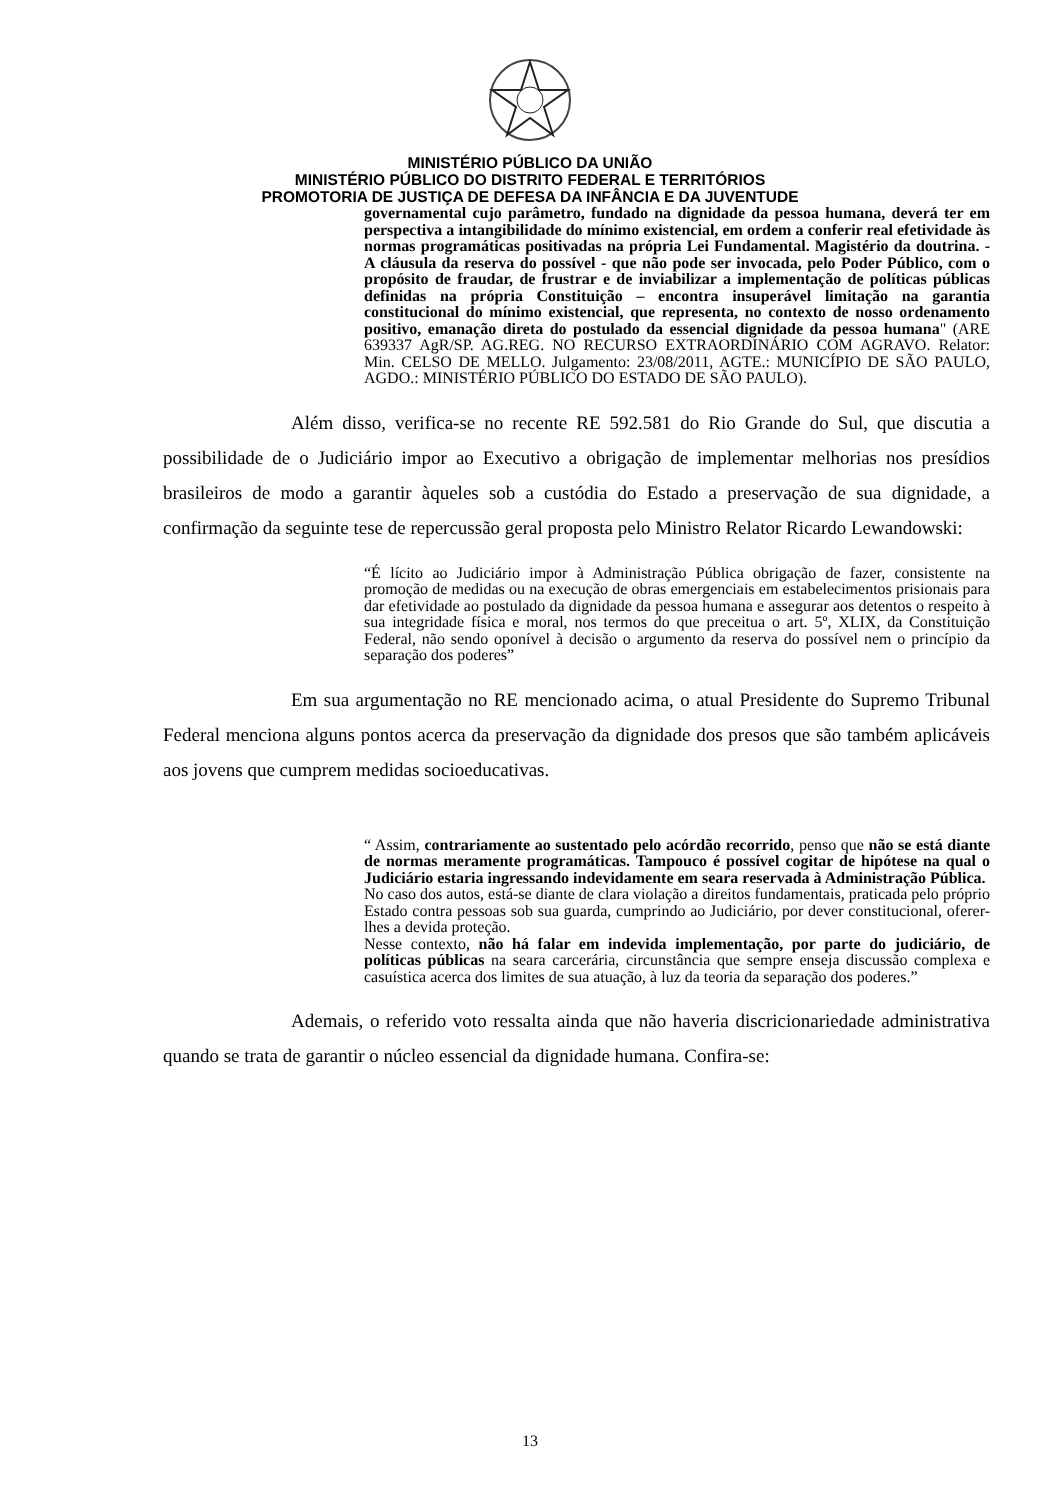MINISTÉRIO PÚBLICO DA UNIÃO
MINISTÉRIO PÚBLICO DO DISTRITO FEDERAL E TERRITÓRIOS
PROMOTORIA DE JUSTIÇA DE DEFESA DA INFÂNCIA E DA JUVENTUDE
governamental cujo parâmetro, fundado na dignidade da pessoa humana, deverá ter em perspectiva a intangibilidade do mínimo existencial, em ordem a conferir real efetividade às normas programáticas positivadas na própria Lei Fundamental. Magistério da doutrina. - A cláusula da reserva do possível - que não pode ser invocada, pelo Poder Público, com o propósito de fraudar, de frustrar e de inviabilizar a implementação de políticas públicas definidas na própria Constituição – encontra insuperável limitação na garantia constitucional do mínimo existencial, que representa, no contexto de nosso ordenamento positivo, emanação direta do postulado da essencial dignidade da pessoa humana" (ARE 639337 AgR/SP. AG.REG. NO RECURSO EXTRAORDINÁRIO COM AGRAVO. Relator: Min. CELSO DE MELLO. Julgamento: 23/08/2011, AGTE.: MUNICÍPIO DE SÃO PAULO, AGDO.: MINISTÉRIO PÚBLICO DO ESTADO DE SÃO PAULO).
Além disso, verifica-se no recente RE 592.581 do Rio Grande do Sul, que discutia a possibilidade de o Judiciário impor ao Executivo a obrigação de implementar melhorias nos presídios brasileiros de modo a garantir àqueles sob a custódia do Estado a preservação de sua dignidade, a confirmação da seguinte tese de repercussão geral proposta pelo Ministro Relator Ricardo Lewandowski:
“É lícito ao Judiciário impor à Administração Pública obrigação de fazer, consistente na promoção de medidas ou na execução de obras emergenciais em estabelecimentos prisionais para dar efetividade ao postulado da dignidade da pessoa humana e assegurar aos detentos o respeito à sua integridade física e moral, nos termos do que preceitua o art. 5º, XLIX, da Constituição Federal, não sendo oponível à decisão o argumento da reserva do possível nem o princípio da separação dos poderes”
Em sua argumentação no RE mencionado acima, o atual Presidente do Supremo Tribunal Federal menciona alguns pontos acerca da preservação da dignidade dos presos que são também aplicáveis aos jovens que cumprem medidas socioeducativas.
“ Assim, contrariamente ao sustentado pelo acórdão recorrido, penso que não se está diante de normas meramente programáticas. Tampouco é possível cogitar de hipótese na qual o Judiciário estaria ingressando indevidamente em seara reservada à Administração Pública.
No caso dos autos, está-se diante de clara violação a direitos fundamentais, praticada pelo próprio Estado contra pessoas sob sua guarda, cumprindo ao Judiciário, por dever constitucional, oferer-lhes a devida proteção.
Nesse contexto, não há falar em indevida implementação, por parte do judiciário, de políticas públicas na seara carcerária, circunstância que sempre enseja discussão complexa e casuística acerca dos limites de sua atuação, à luz da teoria da separação dos poderes.”
Ademais, o referido voto ressalta ainda que não haveria discricionariedade administrativa quando se trata de garantir o núcleo essencial da dignidade humana. Confira-se:
13